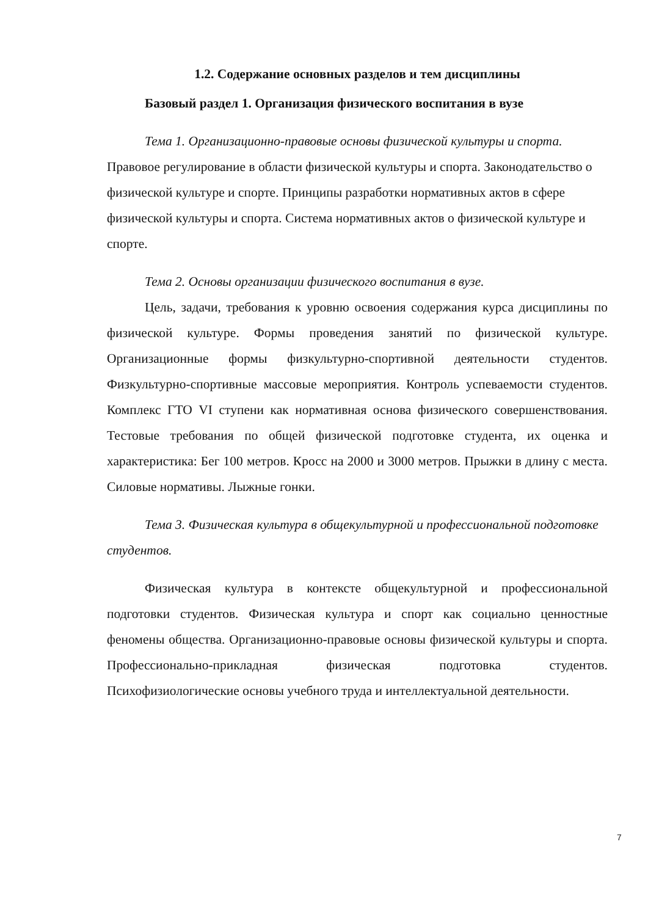1.2. Содержание основных разделов и тем дисциплины
Базовый раздел 1. Организация физического воспитания в вузе
Тема 1. Организационно-правовые основы физической культуры и спорта. Правовое регулирование в области физической культуры и спорта. Законодательство о физической культуре и спорте. Принципы разработки нормативных актов в сфере физической культуры и спорта. Система нормативных актов о физической культуре и спорте.
Тема 2. Основы организации физического воспитания в вузе.
Цель, задачи, требования к уровню освоения содержания курса дисциплины по физической культуре. Формы проведения занятий по физической культуре. Организационные формы физкультурно-спортивной деятельности студентов. Физкультурно-спортивные массовые мероприятия. Контроль успеваемости студентов. Комплекс ГТО VI ступени как нормативная основа физического совершенствования. Тестовые требования по общей физической подготовке студента, их оценка и характеристика: Бег 100 метров. Кросс на 2000 и 3000 метров. Прыжки в длину с места. Силовые нормативы. Лыжные гонки.
Тема 3. Физическая культура в общекультурной и профессиональной подготовке студентов.
Физическая культура в контексте общекультурной и профессиональной подготовки студентов. Физическая культура и спорт как социально ценностные феномены общества. Организационно-правовые основы физической культуры и спорта. Профессионально-прикладная физическая подготовка студентов. Психофизиологические основы учебного труда и интеллектуальной деятельности.
7